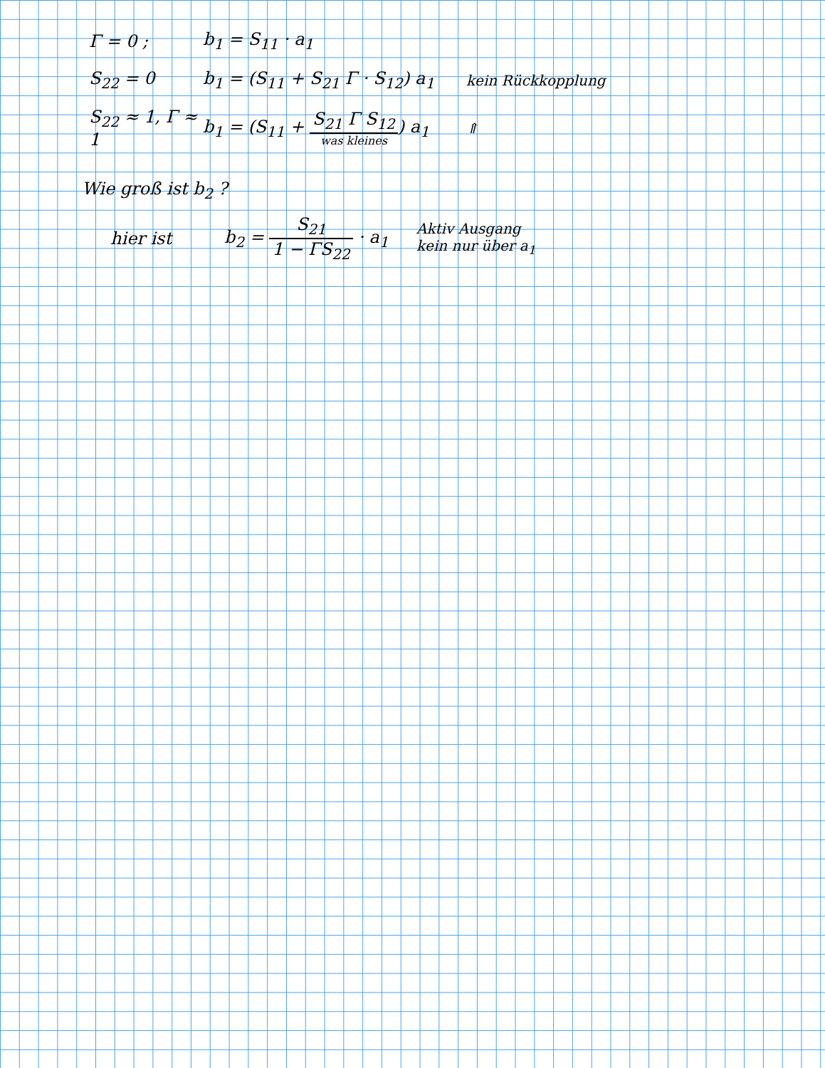Γ = 0 ; b<sub>1</sub> = S<sub>11</sub> · a<sub>1</sub>
S<sub>22</sub> = 0
b<sub>1</sub> = (S<sub>11</sub> + S<sub>21</sub> Γ · S<sub>12</sub>) a<sub>1</sub>
kein Rückkopplung
S<sub>22</sub> ≈ 1, Γ ≈ 1
b<sub>1</sub> = (S<sub>11</sub> + S<sub>21</sub> Γ S<sub>12</sub> was kleines) a<sub>1</sub>
⇑
Wie groß ist b<sub>2</sub> ?
hier ist
b<sub>2</sub> = S<sub>21</sub> 1 − ΓS<sub>22</sub> · a<sub>1</sub>
Aktiv Ausgang
kein nur über a<sub>1</sub>